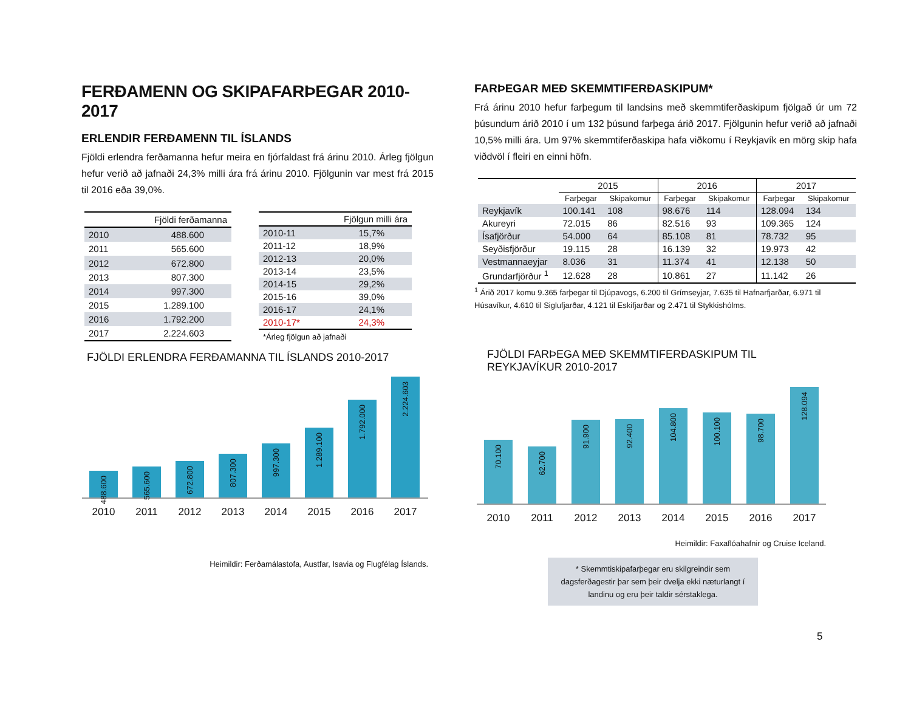FERÐAMENN OG SKIPAFARÞEGAR 2010-2017
ERLENDIR FERÐAMENN TIL ÍSLANDS
Fjöldi erlendra ferðamanna hefur meira en fjórfaldast frá árinu 2010. Árleg fjölgun hefur verið að jafnaði 24,3% milli ára frá árinu 2010. Fjölgunin var mest frá 2015 til 2016 eða 39,0%.
| | Fjöldi ferðamanna |
| --- | --- |
| 2010 | 488.600 |
| 2011 | 565.600 |
| 2012 | 672.800 |
| 2013 | 807.300 |
| 2014 | 997.300 |
| 2015 | 1.289.100 |
| 2016 | 1.792.200 |
| 2017 | 2.224.603 |
| | Fjölgun milli ára |
| --- | --- |
| 2010-11 | 15,7% |
| 2011-12 | 18,9% |
| 2012-13 | 20,0% |
| 2013-14 | 23,5% |
| 2014-15 | 29,2% |
| 2015-16 | 39,0% |
| 2016-17 | 24,1% |
| 2010-17* | 24,3% |
*Árleg fjölgun að jafnaði
FARÞEGAR MEÐ SKEMMTIFERÐASKIPUM*
Frá árinu 2010 hefur farþegum til landsins með skemmtiferðaskipum fjölgað úr um 72 þúsundum árið 2010 í um 132 þúsund farþega árið 2017. Fjölgunin hefur verið að jafnaði 10,5% milli ára. Um 97% skemmtiferðaskipa hafa viðkomu í Reykjavík en mörg skip hafa viðdvöl í fleiri en einni höfn.
| | 2015 | | 2016 | | 2017 | |
| --- | --- | --- | --- | --- | --- | --- |
| | Farþegar | Skipakomur | Farþegar | Skipakomur | Farþegar | Skipakomur |
| Reykjavík | 100.141 | 108 | 98.676 | 114 | 128.094 | 134 |
| Akureyri | 72.015 | 86 | 82.516 | 93 | 109.365 | 124 |
| Ísafjörður | 54.000 | 64 | 85.108 | 81 | 78.732 | 95 |
| Seyðisfjörður | 19.115 | 28 | 16.139 | 32 | 19.973 | 42 |
| Vestmannaeyjar | 8.036 | 31 | 11.374 | 41 | 12.138 | 50 |
| Grundarfjörður <sup>1</sup> | 12.628 | 28 | 10.861 | 27 | 11.142 | 26 |
<sup>1</sup> Árið 2017 komu 9.365 farþegar til Djúpavogs, 6.200 til Grímseyjar, 7.635 til Hafnarfjarðar, 6.971 til Húsavíkur, 4.610 til Siglufjarðar, 4.121 til Eskifjarðar og 2.471 til Stykkishólms.
FJÖLDI ERLENDRA FERÐAMANNA TIL ÍSLANDS 2010-2017
488.600
565.600
672.800
807.300
997.300
1.289.100
1.792.000
2.224.603
2010 2011 2012 2013 2014 2015 2016 2017
Heimildir: Ferðamálastofa, Austfar, Isavia og Flugfélag Íslands.
FJÖLDI FARÞEGA MEÐ SKEMMTIFERÐASKIPUM TIL
REYKJAVÍKUR 2010-2017
70.100
62.700
91.900
92.400
104.800
100.100
98.700
128.094
2010 2011 2012 2013 2014 2015 2016 2017
Heimildir: Faxaflóahafnir og Cruise Iceland.
* Skemmtiskipafarþegar eru skilgreindir sem dagsferðagestir þar sem þeir dvelja ekki næturlangt í landinu og eru þeir taldir sérstaklega.
5